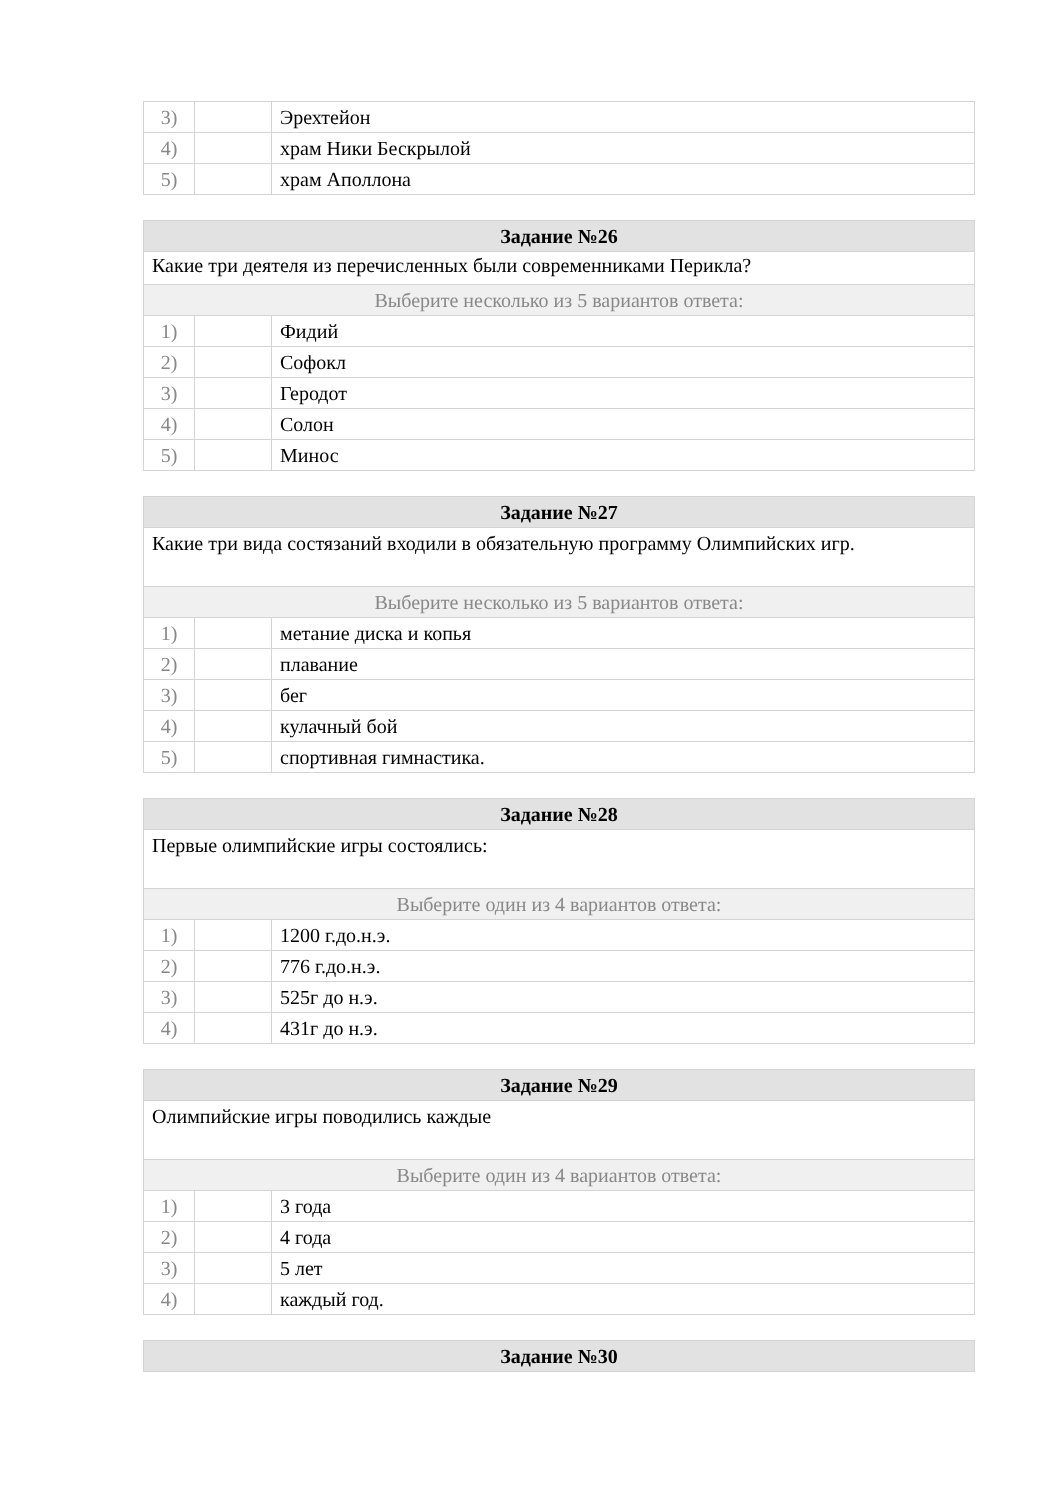| 3) | | Эрехтейон |
| 4) | | храм Ники Бескрылой |
| 5) | | храм Аполлона |
| Задание №26 | | |
| --- | --- | --- |
| Какие три деятеля из перечисленных были современниками Перикла? | | |
| Выберите несколько из 5 вариантов ответа: | | |
| 1) | | Фидий |
| 2) | | Софокл |
| 3) | | Геродот |
| 4) | | Солон |
| 5) | | Минос |
| Задание №27 | | |
| --- | --- | --- |
| Какие три вида состязаний входили в обязательную программу Олимпийских игр. | | |
| Выберите несколько из 5 вариантов ответа: | | |
| 1) | | метание диска и копья |
| 2) | | плавание |
| 3) | | бег |
| 4) | | кулачный бой |
| 5) | | спортивная гимнастика. |
| Задание №28 | | |
| --- | --- | --- |
| Первые олимпийские игры состоялись: | | |
| Выберите один из 4 вариантов ответа: | | |
| 1) | | 1200 г.до.н.э. |
| 2) | | 776 г.до.н.э. |
| 3) | | 525г до н.э. |
| 4) | | 431г до н.э. |
| Задание №29 | | |
| --- | --- | --- |
| Олимпийские игры поводились каждые | | |
| Выберите один из 4 вариантов ответа: | | |
| 1) | | 3 года |
| 2) | | 4 года |
| 3) | | 5 лет |
| 4) | | каждый год. |
| Задание №30 |
| --- |